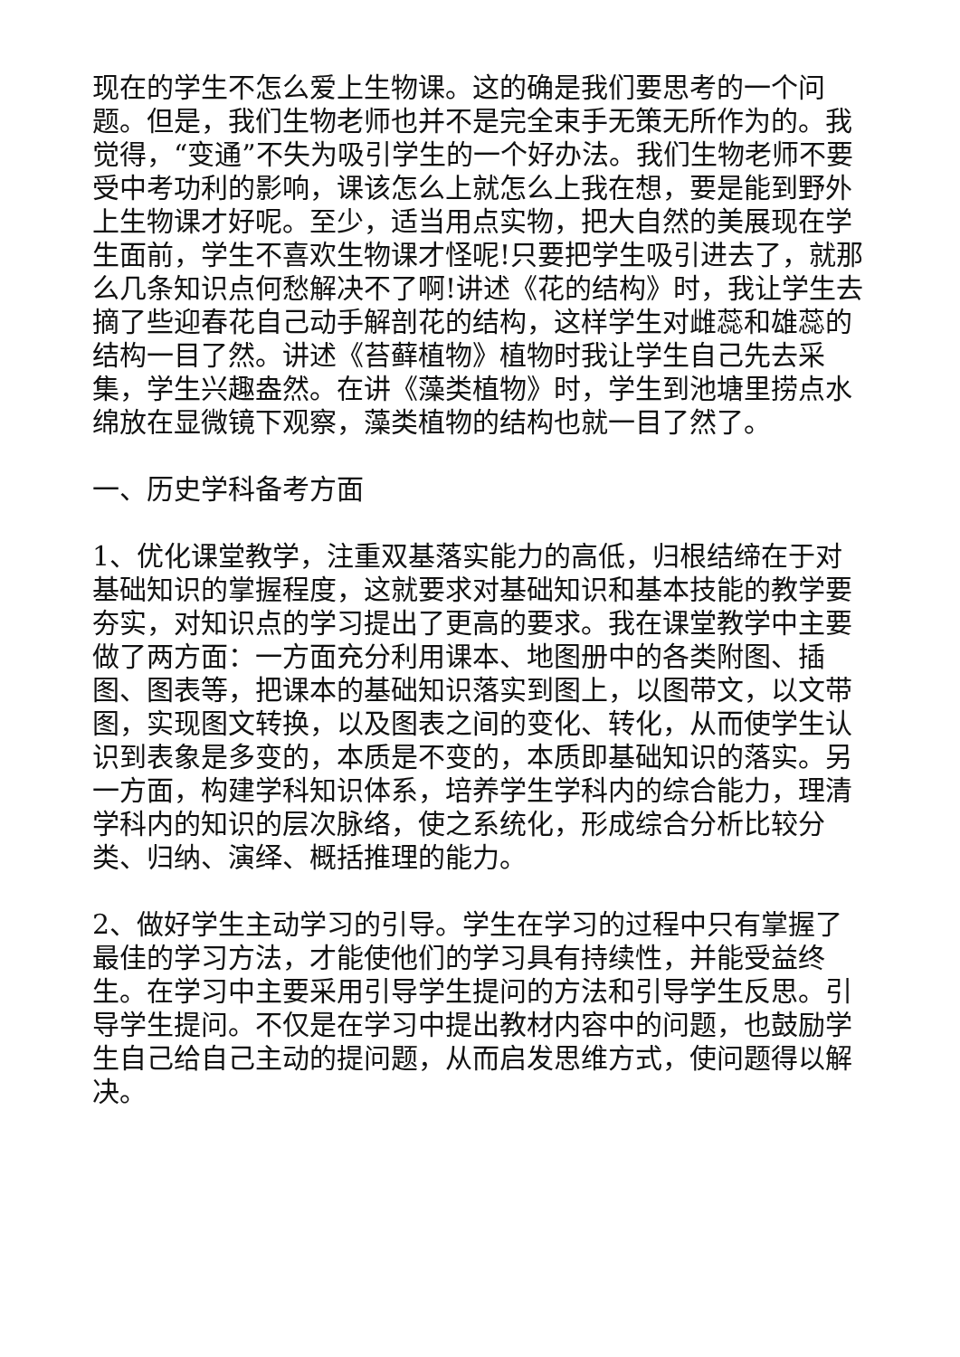现在的学生不怎么爱上生物课。这的确是我们要思考的一个问题。但是，我们生物老师也并不是完全束手无策无所作为的。我觉得，“变通”不失为吸引学生的一个好办法。我们生物老师不要受中考功利的影响，课该怎么上就怎么上我在想，要是能到野外上生物课才好呢。至少，适当用点实物，把大自然的美展现在学生面前，学生不喜欢生物课才怪呢!只要把学生吸引进去了，就那么几条知识点何愁解决不了啊!讲述《花的结构》时，我让学生去摘了些迎春花自己动手解剖花的结构，这样学生对雌蕊和雄蕊的结构一目了然。讲述《苔藓植物》植物时我让学生自己先去采集，学生兴趣盎然。在讲《藻类植物》时，学生到池塘里捞点水绵放在显微镜下观察，藻类植物的结构也就一目了然了。
一、历史学科备考方面
1、优化课堂教学，注重双基落实能力的高低，归根结缔在于对基础知识的掌握程度，这就要求对基础知识和基本技能的教学要夯实，对知识点的学习提出了更高的要求。我在课堂教学中主要做了两方面：一方面充分利用课本、地图册中的各类附图、插图、图表等，把课本的基础知识落实到图上，以图带文，以文带图，实现图文转换，以及图表之间的变化、转化，从而使学生认识到表象是多变的，本质是不变的，本质即基础知识的落实。另一方面，构建学科知识体系，培养学生学科内的综合能力，理清学科内的知识的层次脉络，使之系统化，形成综合分析比较分类、归纳、演绎、概括推理的能力。
2、做好学生主动学习的引导。学生在学习的过程中只有掌握了最佳的学习方法，才能使他们的学习具有持续性，并能受益终生。在学习中主要采用引导学生提问的方法和引导学生反思。引导学生提问。不仅是在学习中提出教材内容中的问题，也鼓励学生自己给自己主动的提问题，从而启发思维方式，使问题得以解决。